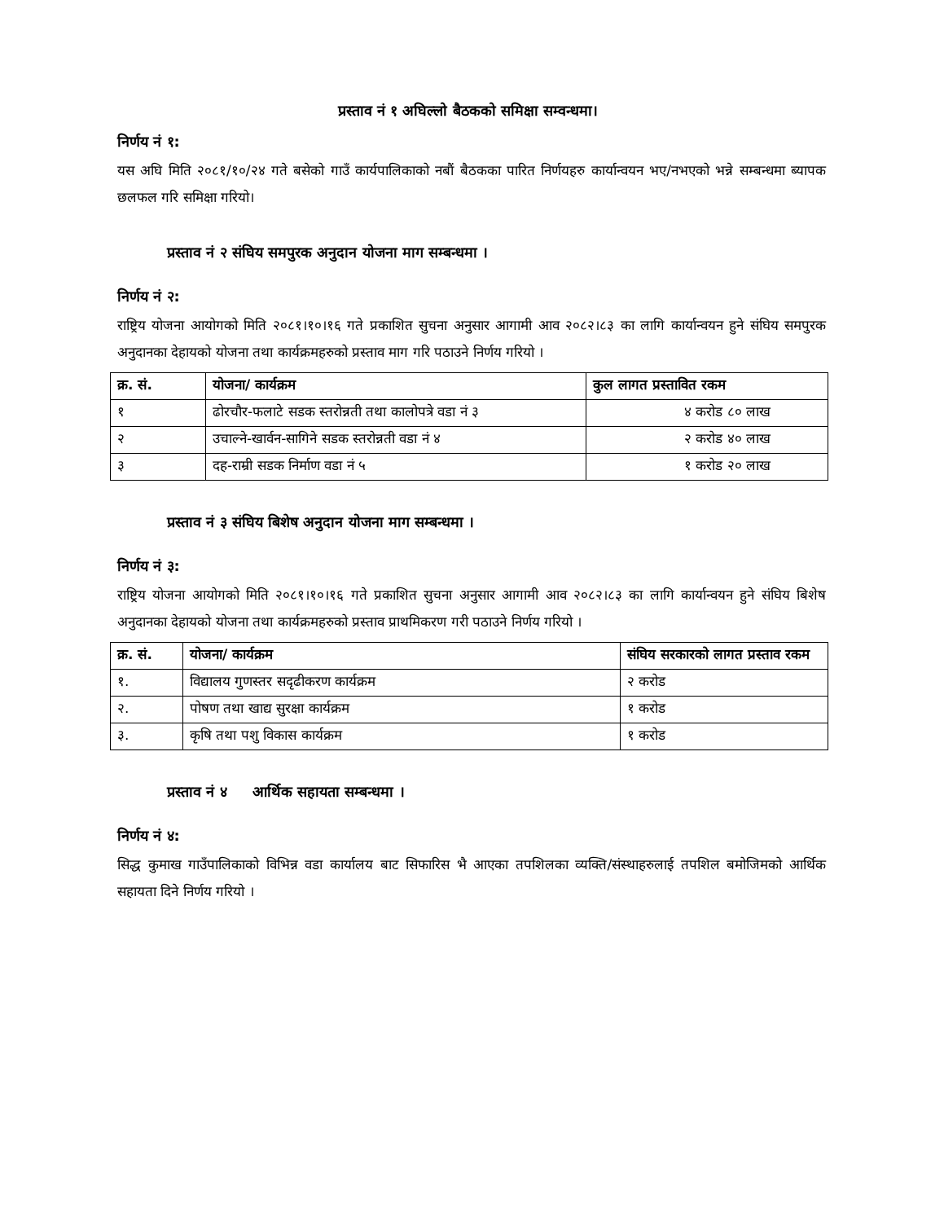प्रस्ताव नं १ अघिल्लो बैठकको समिक्षा सम्वन्धमा।
निर्णय नं १:
यस अघि मिति २०८१/१०/२४ गते बसेको गाउँ कार्यपालिकाको नबौं बैठकका पारित निर्णयहरु कार्यान्वयन भए/नभएको भन्ने सम्बन्धमा ब्यापक छलफल गरि समिक्षा गरियो।
प्रस्ताव नं २ संघिय समपुरक अनुदान योजना माग सम्बन्धमा ।
निर्णय नं २:
राष्ट्रिय योजना आयोगको मिति २०८१।१०।१६ गते प्रकाशित सुचना अनुसार आगामी आव २०८२।८३ का लागि कार्यान्वयन हुने संघिय समपुरक अनुदानका देहायको योजना तथा कार्यक्रमहरुको प्रस्ताव माग गरि पठाउने निर्णय गरियो ।
| क्र. सं. | योजना/ कार्यक्रम | कुल लागत प्रस्तावित रकम |
| --- | --- | --- |
| १ | ढोरचौर-फलाटे सडक स्तरोन्नती तथा कालोपत्रे वडा नं ३ | ४ करोड ८० लाख |
| २ | उचाल्ने-खार्वन-सागिने सडक स्तरोन्नती वडा नं ४ | २ करोड ४० लाख |
| ३ | दह-राम्री सडक निर्माण वडा नं ५ | १ करोड २० लाख |
प्रस्ताव नं ३ संघिय बिशेष अनुदान योजना माग सम्बन्धमा ।
निर्णय नं ३:
राष्ट्रिय योजना आयोगको मिति २०८१।१०।१६ गते प्रकाशित सुचना अनुसार आगामी आव २०८२।८३ का लागि कार्यान्वयन हुने संघिय बिशेष अनुदानका देहायको योजना तथा कार्यक्रमहरुको प्रस्ताव प्राथमिकरण गरी पठाउने निर्णय गरियो ।
| क्र. सं. | योजना/ कार्यक्रम | संघिय सरकारको लागत प्रस्ताव रकम |
| --- | --- | --- |
| १. | विद्यालय गुणस्तर सदृढीकरण कार्यक्रम | २ करोड |
| २. | पोषण तथा खाद्य सुरक्षा कार्यक्रम | १ करोड |
| ३. | कृषि तथा पशु विकास कार्यक्रम | १ करोड |
प्रस्ताव नं ४ आर्थिक सहायता सम्बन्धमा ।
निर्णय नं ४:
सिद्ध कुमाख गाउँपालिकाको विभिन्न वडा कार्यालय बाट सिफारिस भै आएका तपशिलका व्यक्ति/संस्थाहरुलाई तपशिल बमोजिमको आर्थिक सहायता दिने निर्णय गरियो ।